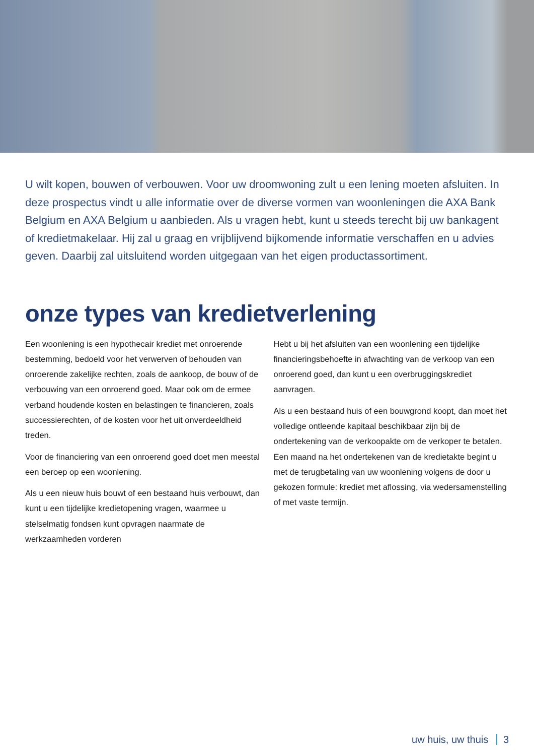U wilt kopen, bouwen of verbouwen. Voor uw droomwoning zult u een lening moeten afsluiten. In deze prospectus vindt u alle informatie over de diverse vormen van woonleningen die AXA Bank Belgium en AXA Belgium u aanbieden. Als u vragen hebt, kunt u steeds terecht bij uw bankagent of kredietmakelaar. Hij zal u graag en vrijblijvend bijkomende informatie verschaffen en u advies geven. Daarbij zal uitsluitend worden uitgegaan van het eigen productassortiment.
onze types van kredietverlening
Een woonlening is een hypothecair krediet met onroerende bestemming, bedoeld voor het verwerven of behouden van onroerende zakelijke rechten, zoals de aankoop, de bouw of de verbouwing van een onroerend goed. Maar ook om de ermee verband houdende kosten en belastingen te financieren, zoals successierechten, of de kosten voor het uit onverdeeldheid treden.
Voor de financiering van een onroerend goed doet men meestal een beroep op een woonlening.
Als u een nieuw huis bouwt of een bestaand huis verbouwt, dan kunt u een tijdelijke kredietopening vragen, waarmee u stelselmatig fondsen kunt opvragen naarmate de werkzaamheden vorderen
Hebt u bij het afsluiten van een woonlening een tijdelijke financieringsbehoefte in afwachting van de verkoop van een onroerend goed, dan kunt u een overbruggingskrediet aanvragen.
Als u een bestaand huis of een bouwgrond koopt, dan moet het volledige ontleende kapitaal beschikbaar zijn bij de ondertekening van de verkoopakte om de verkoper te betalen. Een maand na het ondertekenen van de kredietakte begint u met de terugbetaling van uw woonlening volgens de door u gekozen formule: krediet met aflossing, via wedersamenstelling of met vaste termijn.
uw huis, uw thuis 3